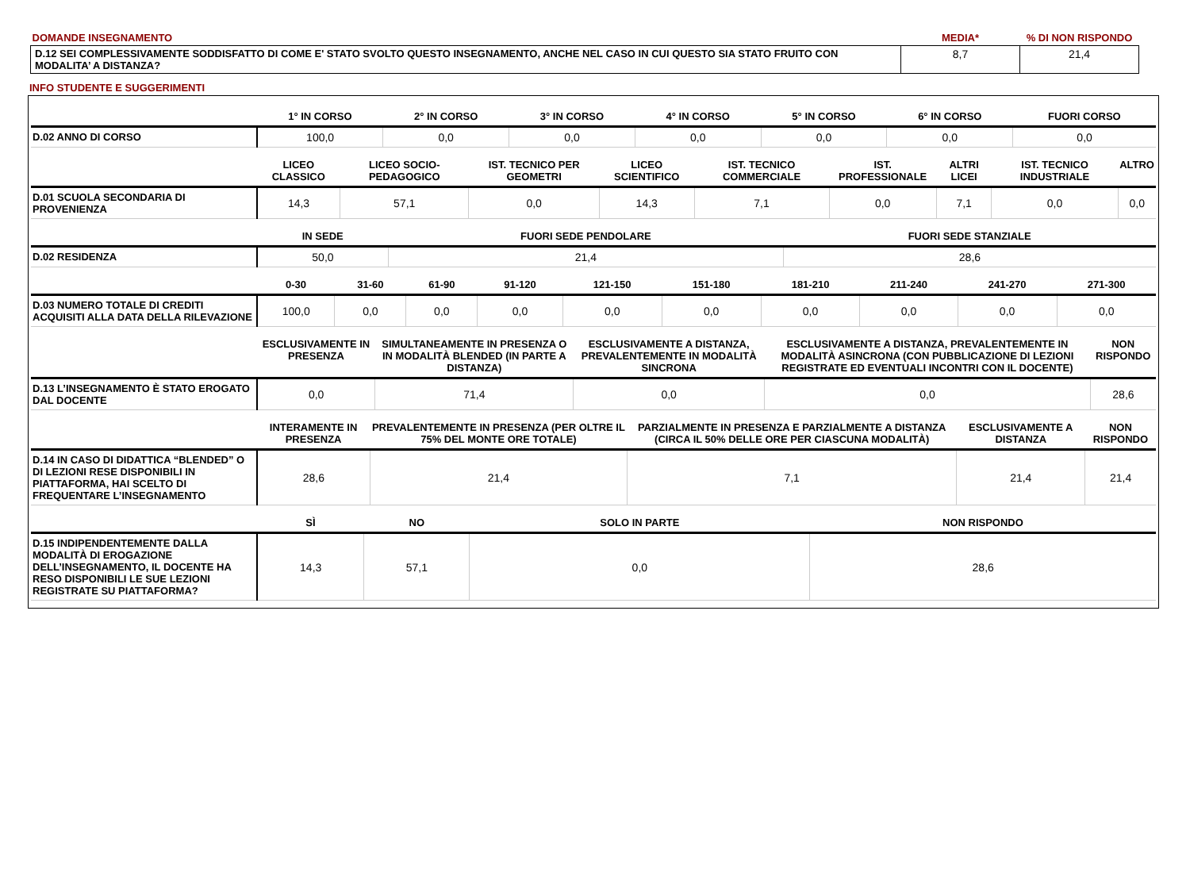| DOMANDE INSEGNAMENTO | MEDIA* | % DI NON RISPONDO |
| --- | --- | --- |
| D.12 SEI COMPLESSIVAMENTE SODDISFATTO DI COME E' STATO SVOLTO QUESTO INSEGNAMENTO, ANCHE NEL CASO IN CUI QUESTO SIA STATO FRUITO CON MODALITA’ A DISTANZA? | 8,7 | 21,4 |
INFO STUDENTE E SUGGERIMENTI
| | 1° IN CORSO | 2° IN CORSO | 3° IN CORSO | 4° IN CORSO | 5° IN CORSO | 6° IN CORSO | FUORI CORSO |
| --- | --- | --- | --- | --- | --- | --- | --- |
| D.02 ANNO DI CORSO | 100,0 | 0,0 | 0,0 | 0,0 | 0,0 | 0,0 | 0,0 |
| | LICEO CLASSICO | LICEO SOCIO-PEDAGOGICO | IST. TECNICO PER GEOMETRI | LICEO SCIENTIFICO | IST. TECNICO COMMERCIALE | IST. PROFESSIONALE | ALTRI LICEI | IST. TECNICO INDUSTRIALE | ALTRO |
| --- | --- | --- | --- | --- | --- | --- | --- | --- | --- |
| D.01 SCUOLA SECONDARIA DI PROVENIENZA | 14,3 | 57,1 | 0,0 | 14,3 | 7,1 | 0,0 | 7,1 | 0,0 | 0,0 |
| | IN SEDE | FUORI SEDE PENDOLARE | FUORI SEDE STANZIALE |
| --- | --- | --- | --- |
| D.02 RESIDENZA | 50,0 | 21,4 | 28,6 |
| | 0-30 | 31-60 | 61-90 | 91-120 | 121-150 | 151-180 | 181-210 | 211-240 | 241-270 | 271-300 |
| --- | --- | --- | --- | --- | --- | --- | --- | --- | --- | --- |
| D.03 NUMERO TOTALE DI CREDITI ACQUISITI ALLA DATA DELLA RILEVAZIONE | 100,0 | 0,0 | 0,0 | 0,0 | 0,0 | 0,0 | 0,0 | 0,0 | 0,0 | 0,0 |
| | ESCLUSIVAMENTE IN PRESENZA | SIMULTANEAMENTE IN PRESENZA O IN MODALITÀ BLENDED (IN PARTE A DISTANZA) | ESCLUSIVAMENTE A DISTANZA, PREVALENTEMENTE IN MODALITÀ SINCRONA | ESCLUSIVAMENTE A DISTANZA, PREVALENTEMENTE IN MODALITÀ ASINCRONA (CON PUBBLICAZIONE DI LEZIONI REGISTRATE ED EVENTUALI INCONTRI CON IL DOCENTE) | NON RISPONDO |
| --- | --- | --- | --- | --- | --- |
| D.13 L’INSEGNAMENTO È STATO EROGATO DAL DOCENTE | 0,0 | 71,4 | 0,0 | 0,0 | 28,6 |
| | INTERAMENTE IN PRESENZA | PREVALENTEMENTE IN PRESENZA (PER OLTRE IL 75% DEL MONTE ORE TOTALE) | PARZIALMENTE IN PRESENZA E PARZIALMENTE A DISTANZA (CIRCA IL 50% DELLE ORE PER CIASCUNA MODALITÀ) | ESCLUSIVAMENTE A DISTANZA | NON RISPONDO |
| --- | --- | --- | --- | --- | --- |
| D.14 IN CASO DI DIDATTICA “BLENDED” O DI LEZIONI RESE DISPONIBILI IN PIATTAFORMA, HAI SCELTO DI FREQUENTARE L’INSEGNAMENTO | 28,6 | 21,4 | 7,1 | 21,4 | 21,4 |
| | SÌ | NO | SOLO IN PARTE | NON RISPONDO |
| --- | --- | --- | --- | --- |
| D.15 INDIPENDENTEMENTE DALLA MODALITÀ DI EROGAZIONE DELL’INSEGNAMENTO, IL DOCENTE HA RESO DISPONIBILI LE SUE LEZIONI REGISTRATE SU PIATTAFORMA? | 14,3 | 57,1 | 0,0 | 28,6 |